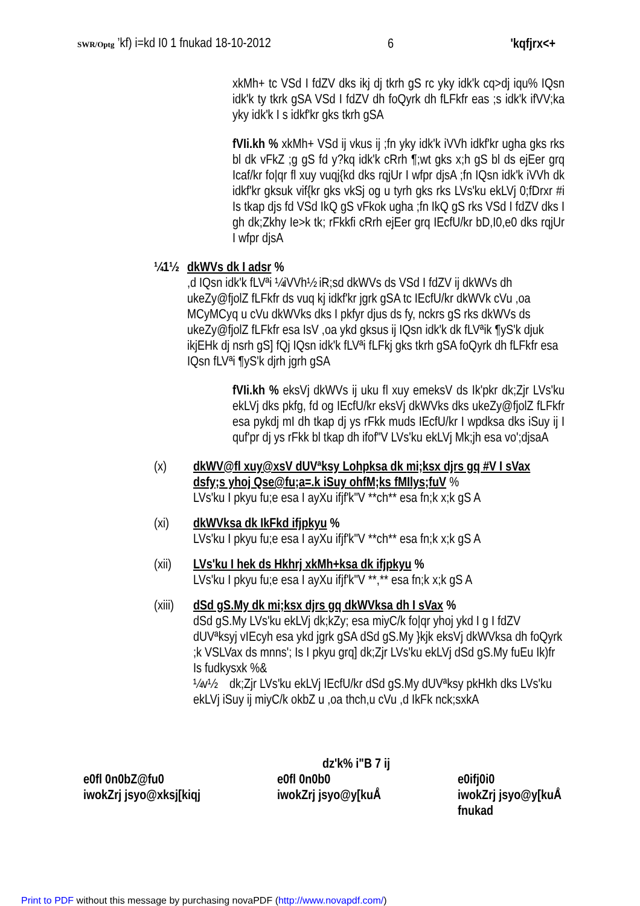SWR/Optg ’kf) i=kd I0 1 fnukad 18-10-2012 6 'kqfjrx<+
xkMh+ tc VSd I fdZV dks ikj dj tkrh gS rc yky idk'k cq>dj iqu% IQsn idk'k ty tkrk gSA VSd I fdZV dh foQyrk dh fLFkfr eas ;s idk'k ifVV;ka yky idk'k I s idkf'kr gks tkrh gSA
fVIi.kh % xkMh+ VSd ij vkus ij ;fn yky idk'k iVVh idkf'kr ugha gks rks bl dk vFkZ ;g gS fd y?kq idk'k cRrh ¶;wt gks x;h gS bl ds ejEer grq Icaf/kr fo|qr fl xuy vuqj{kd dks rqjUr I wfpr djsA ;fn IQsn idk'k iVVh dk idkf'kr gksuk vif{kr gks vkSj og u tyrh gks rks LVs'ku ekLVj 0;fDrxr #i Is tkap djs fd VSd IkQ gS vFkok ugha ;fn IkQ gS rks VSd I fdZV dks I gh dk;Zkhy Ie>k tk; rFkkfi cRrh ejEer grq IEcfU/kr bD,I0,e0 dks rqjUr I wfpr djsA
¼1½ dkWVs dk I adsr %
,d IQsn idk'k fLVªi ¼iVVh½ iR;sd dkWVs ds VSd I fdZV ij dkWVs dh ukeZy@fjolZ fLFkfr ds vuq kj idkf'kr jgrk gSA tc IEcfU/kr dkWVk cVu ,oa MCyMCyq u cVu dkWVks dks I pkfyr djus ds fy, nckrs gS rks dkWVs ds ukeZy@fjolZ fLFkfr esa IsV ,oa ykd gksus ij IQsn idk'k dk fLVªik ¶yS'k djuk ikjEHk dj nsrh gS] fQj IQsn idk'k fLVªi fLFkj gks tkrh gSA foQyrk dh fLFkfr esa IQsn fLVªi ¶yS'k djrh jgrh gSA
fVIi.kh % eksVj dkWVs ij uku fl xuy emeksV ds Ik'pkr dk;Zjr LVs'ku ekLVj dks pkfg, fd og IEcfU/kr eksVj dkWVks dks ukeZy@fjolZ fLFkfr esa pykdj mI dh tkap dj ys rFkk muds IEcfU/kr I wpdksa dks iSuy ij I quf'pr dj ys rFkk bl tkap dh ifof"V LVs'ku ekLVj Mk;jh esa vo';djsaA
(x) dkWV@fl xuy@xsV dUVªksy Lohpksa dk mi;ksx djrs gq #V I sVax dsfy;s yhoj Qse@fu;a=.k iSuy ohfM;ks fMIlys;fuV %
LVs'ku I pkyu fu;e esa I ayXu ifjf'k"V **ch** esa fn;k x;k gS A
(xi) dkWVksa dk IkFkd ifjpkyu %
LVs'ku I pkyu fu;e esa I ayXu ifjf'k"V **ch** esa fn;k x;k gS A
(xii) LVs'ku I hek ds Hkhrj xkMh+ksa dk ifjpkyu %
LVs'ku I pkyu fu;e esa I ayXu ifjf'k"V **,** esa fn;k x;k gS A
(xiii) dSd gS.My dk mi;ksx djrs gq dkWVksa dh I sVax %
dSd gS.My LVs'ku ekLVj dk;kZy; esa miyC/k fo|qr yhoj ykd I g I fdZV dUVªksyj vIEcyh esa ykd jgrk gSA dSd gS.My }kjk eksVj dkWVksa dh foQyrk ;k VSLVax ds mnns'; Is I pkyu grq] dk;Zjr LVs'ku ekLVj dSd gS.My fuEu Ik)fr Is fudkysxk %&
¼v½ dk;Zjr LVs'ku ekLVj IEcfU/kr dSd gS.My dUVªksy pkHkh dks LVs'ku ekLVj iSuy ij miyC/k okbZ u ,oa thch,u cVu ,d IkFk nck;sxkA
dz'k% i"B 7 ij
e0fl 0n0bZ@fu0
iwokZrj jsyo@xksj[kiqj e0fl 0n0b0
iwokZrj jsyo@y[kuÅ e0ifj0i0
iwokZrj jsyo@y[kuÅ
fnukad
Print to PDF without this message by purchasing novaPDF (http://www.novapdf.com/)